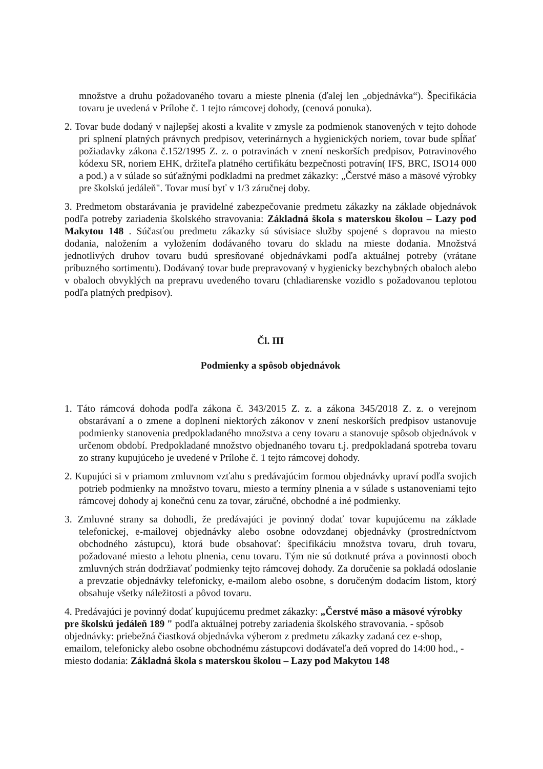množstve a druhu požadovaného tovaru a mieste plnenia (ďalej len „objednávka“). Špecifikácia tovaru je uvedená v Prílohe č. 1 tejto rámcovej dohody, (cenová ponuka).
2. Tovar bude dodaný v najlepšej akosti a kvalite v zmysle za podmienok stanovených v tejto dohode pri splnení platných právnych predpisov, veterinárnych a hygienických noriem, tovar bude spĺňať požiadavky zákona č.152/1995 Z. z. o potravinách v znení neskorších predpisov, Potravinového kódexu SR, noriem EHK, držiteľa platného certifikátu bezpečnosti potravín( IFS, BRC, ISO14 000 a pod.) a v súlade so súťažnými podkladmi na predmet zákazky: „Čerstvé mäso a mäsové výrobky pre školskú jedáleň". Tovar musí byť v 1/3 záručnej doby.
3. Predmetom obstarávania je pravidelné zabezpečovanie predmetu zákazky na základe objednávok podľa potreby zariadenia školského stravovania: Základná škola s materskou školou – Lazy pod Makytou 148 . Súčasťou predmetu zákazky sú súvisiace služby spojené s dopravou na miesto dodania, naložením a vyložením dodávaného tovaru do skladu na mieste dodania. Množstvá jednotlivých druhov tovaru budú spresňované objednávkami podľa aktuálnej potreby (vrátane príbuzného sortimentu). Dodávaný tovar bude prepravovaný v hygienicky bezchybných obaloch alebo v obaloch obvyklých na prepravu uvedeného tovaru (chladiarenske vozidlo s požadovanou teplotou podľa platných predpisov).
Čl. III
Podmienky a spôsob objednávok
1. Táto rámcová dohoda podľa zákona č. 343/2015 Z. z. a zákona 345/2018 Z. z. o verejnom obstarávaní a o zmene a doplnení niektorých zákonov v znení neskorších predpisov ustanovuje podmienky stanovenia predpokladaného množstva a ceny tovaru a stanovuje spôsob objednávok v určenom období. Predpokladané množstvo objednaného tovaru t.j. predpokladaná spotreba tovaru zo strany kupujúceho je uvedené v Prílohe č. 1 tejto rámcovej dohody.
2. Kupujúci si v priamom zmluvnom vzťahu s predávajúcim formou objednávky upraví podľa svojich potrieb podmienky na množstvo tovaru, miesto a termíny plnenia a v súlade s ustanoveniami tejto rámcovej dohody aj konečnú cenu za tovar, záručné, obchodné a iné podmienky.
3. Zmluvné strany sa dohodli, že predávajúci je povinný dodať tovar kupujúcemu na základe telefonickej, e-mailovej objednávky alebo osobne odovzdanej objednávky (prostredníctvom obchodného zástupcu), ktorá bude obsahovať: špecifikáciu množstva tovaru, druh tovaru, požadované miesto a lehotu plnenia, cenu tovaru. Tým nie sú dotknuté práva a povinnosti oboch zmluvných strán dodržiavať podmienky tejto rámcovej dohody. Za doručenie sa pokladá odoslanie a prevzatie objednávky telefonicky, e-mailom alebo osobne, s doručeným dodacím listom, ktorý obsahuje všetky náležitosti a pôvod tovaru.
4. Predávajúci je povinný dodať kupujúcemu predmet zákazky: „Čerstvé mäso a mäsové výrobky pre školskú jedáleň 189 " podľa aktuálnej potreby zariadenia školského stravovania. - spôsob objednávky: priebežná čiastková objednávka výberom z predmetu zákazky zadaná cez e-shop, emailom, telefonicky alebo osobne obchodnému zástupcovi dodávateľa deň vopred do 14:00 hod., - miesto dodania: Základná škola s materskou školou – Lazy pod Makytou 148